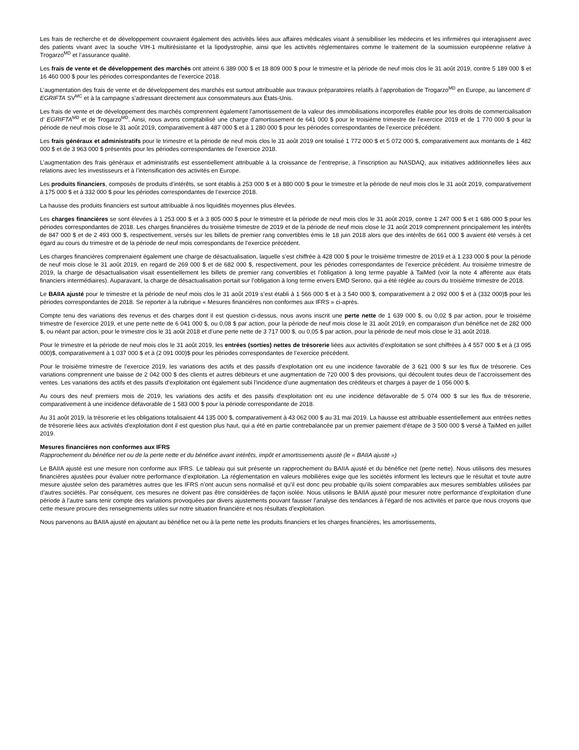Les frais de recherche et de développement couvraient également des activités liées aux affaires médicales visant à sensibiliser les médecins et les infirmières qui interagissent avec des patients vivant avec la souche VIH-1 multirésistante et la lipodystrophie, ainsi que les activités réglementaires comme le traitement de la soumission européenne relative à Trogarzo<sup>MD</sup> et l’assurance qualité.
Les frais de vente et de développement des marchés ont atteint 6 389 000 $ et 18 809 000 $ pour le trimestre et la période de neuf mois clos le 31 août 2019, contre 5 189 000 $ et 16 460 000 $ pour les périodes correspondantes de l’exercice 2018.
L’augmentation des frais de vente et de développement des marchés est surtout attribuable aux travaux préparatoires relatifs à l’approbation de Trogarzo<sup>MD</sup> en Europe, au lancement d’ EGRIFTA SV<sup>MC</sup> et à la campagne s’adressant directement aux consommateurs aux États-Unis.
Les frais de vente et de développement des marchés comprennent également l’amortissement de la valeur des immobilisations incorporelles établie pour les droits de commercialisation d’ EGRIFTA<sup>MD</sup> et de Trogarzo<sup>MD</sup>. Ainsi, nous avons comptabilisé une charge d’amortissement de 641 000 $ pour le troisième trimestre de l’exercice 2019 et de 1 770 000 $ pour la période de neuf mois close le 31 août 2019, comparativement à 487 000 $ et à 1 280 000 $ pour les périodes correspondantes de l’exercice précédent.
Les frais généraux et administratifs pour le trimestre et la période de neuf mois clos le 31 août 2019 ont totalisé 1 772 000 $ et 5 072 000 $, comparativement aux montants de 1 482 000 $ et de 3 963 000 $ présentés pour les périodes correspondantes de l’exercice 2018.
L’augmentation des frais généraux et administratifs est essentiellement attribuable à la croissance de l’entreprise, à l’inscription au NASDAQ, aux initiatives additionnelles liées aux relations avec les investisseurs et à l’intensification des activités en Europe.
Les produits financiers, composés de produits d’intérêts, se sont établis à 253 000 $ et à 880 000 $ pour le trimestre et la période de neuf mois clos le 31 août 2019, comparativement à 175 000 $ et à 332 000 $ pour les périodes correspondantes de l’exercice 2018.
La hausse des produits financiers est surtout attribuable à nos liquidités moyennes plus élevées.
Les charges financières se sont élevées à 1 253 000 $ et à 3 805 000 $ pour le trimestre et la période de neuf mois clos le 31 août 2019, contre 1 247 000 $ et 1 686 000 $ pour les périodes correspondantes de 2018. Les charges financières du troisième trimestre de 2019 et de la période de neuf mois close le 31 août 2019 comprennent principalement les intérêts de 847 000 $ et de 2 493 000 $, respectivement, versés sur les billets de premier rang convertibles émis le 18 juin 2018 alors que des intérêts de 661 000 $ avaient été versés à cet égard au cours du trimestre et de la période de neuf mois correspondants de l’exercice précédent.
Les charges financières comprenaient également une charge de désactualisation, laquelle s’est chiffrée à 428 000 $ pour le troisième trimestre de 2019 et à 1 233 000 $ pour la période de neuf mois close le 31 août 2019, en regard de 269 000 $ et de 682 000 $, respectivement, pour les périodes correspondantes de l’exercice précédent. Au troisième trimestre de 2019, la charge de désactualisation visait essentiellement les billets de premier rang convertibles et l’obligation à long terme payable à TaiMed (voir la note 4 afférente aux états financiers intermédiaires). Auparavant, la charge de désactualisation portait sur l’obligation à long terme envers EMD Serono, qui a été réglée au cours du troisième trimestre de 2018.
Le BAIIA ajusté pour le trimestre et la période de neuf mois clos le 31 août 2019 s’est établi à 1 566 000 $ et à 3 540 000 $, comparativement à 2 092 000 $ et à (332 000)$ pour les périodes correspondantes de 2018. Se reporter à la rubrique « Mesures financières non conformes aux IFRS » ci-après.
Compte tenu des variations des revenus et des charges dont il est question ci-dessus, nous avons inscrit une perte nette de 1 639 000 $, ou 0,02 $ par action, pour le troisième trimestre de l’exercice 2019, et une perte nette de 6 041 000 $, ou 0,08 $ par action, pour la période de neuf mois close le 31 août 2019, en comparaison d’un bénéfice net de 282 000 $, ou néant par action, pour le trimestre clos le 31 août 2018 et d’une perte nette de 3 717 000 $, ou 0,05 $ par action, pour la période de neuf mois close le 31 août 2018.
Pour le trimestre et la période de neuf mois clos le 31 août 2019, les entrées (sorties) nettes de trésorerie liées aux activités d’exploitation se sont chiffrées à 4 557 000 $ et à (3 095 000)$, comparativement à 1 037 000 $ et à (2 091 000)$ pour les périodes correspondantes de l’exercice précédent.
Pour le troisième trimestre de l’exercice 2019, les variations des actifs et des passifs d’exploitation ont eu une incidence favorable de 3 621 000 $ sur les flux de trésorerie. Ces variations comprennent une baisse de 2 042 000 $ des clients et autres débiteurs et une augmentation de 720 000 $ des provisions, qui découlent toutes deux de l’accroissement des ventes. Les variations des actifs et des passifs d’exploitation ont également subi l’incidence d’une augmentation des créditeurs et charges à payer de 1 056 000 $.
Au cours des neuf premiers mois de 2019, les variations des actifs et des passifs d’exploitation ont eu une incidence défavorable de 5 074 000 $ sur les flux de trésorerie, comparativement à une incidence défavorable de 1 583 000 $ pour la période correspondante de 2018.
Au 31 août 2019, la trésorerie et les obligations totalisaient 44 135 000 $, comparativement à 43 062 000 $ au 31 mai 2019. La hausse est attribuable essentiellement aux entrées nettes de trésorerie liées aux activités d’exploitation dont il est question plus haut, qui a été en partie contrebalancée par un premier paiement d’étape de 3 500 000 $ versé à TaiMed en juillet 2019.
Mesures financières non conformes aux IFRS
Rapprochement du bénéfice net ou de la perte nette et du bénéfice avant intérêts, impôt et amortissements ajusté (le « BAIIA ajusté »)
Le BAIIA ajusté est une mesure non conforme aux IFRS. Le tableau qui suit présente un rapprochement du BAIIA ajusté et du bénéfice net (perte nette). Nous utilisons des mesures financières ajustées pour évaluer notre performance d’exploitation. La réglementation en valeurs mobilières exige que les sociétés informent les lecteurs que le résultat et toute autre mesure ajustée selon des paramètres autres que les IFRS n’ont aucun sens normalisé et qu’il est donc peu probable qu’ils soient comparables aux mesures semblables utilisées par d’autres sociétés. Par conséquent, ces mesures ne doivent pas être considérées de façon isolée. Nous utilisons le BAIIA ajusté pour mesurer notre performance d’exploitation d’une période à l’autre sans tenir compte des variations provoquées par divers ajustements pouvant fausser l’analyse des tendances à l’égard de nos activités et parce que nous croyons que cette mesure procure des renseignements utiles sur notre situation financière et nos résultats d’exploitation.
Nous parvenons au BAIIA ajusté en ajoutant au bénéfice net ou à la perte nette les produits financiers et les charges financières, les amortissements,